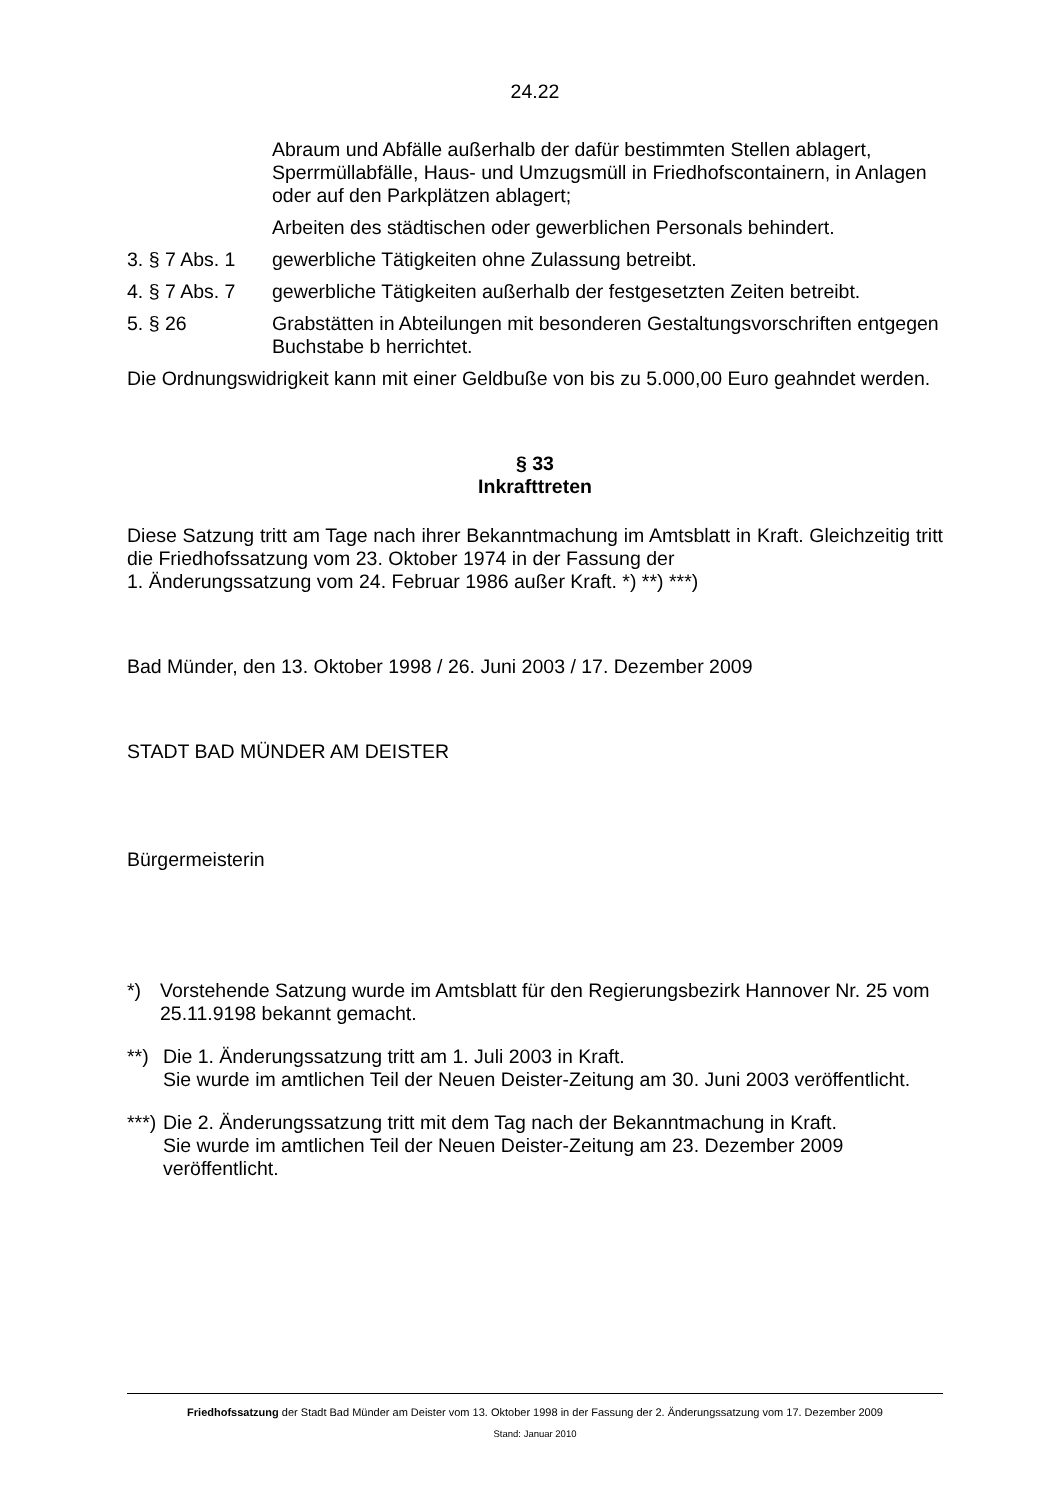24.22
Abraum und Abfälle außerhalb der dafür bestimmten Stellen ablagert, Sperrmüllabfälle, Haus- und Umzugsmüll in Friedhofscontainern, in Anlagen oder auf den Parkplätzen ablagert;
Arbeiten des städtischen oder gewerblichen Personals behindert.
3. § 7 Abs. 1 gewerbliche Tätigkeiten ohne Zulassung betreibt.
4. § 7 Abs. 7 gewerbliche Tätigkeiten außerhalb der festgesetzten Zeiten betreibt.
5. § 26 Grabstätten in Abteilungen mit besonderen Gestaltungsvorschriften entgegen Buchstabe b herrichtet.
Die Ordnungswidrigkeit kann mit einer Geldbuße von bis zu 5.000,00 Euro geahndet werden.
§ 33
Inkrafttreten
Diese Satzung tritt am Tage nach ihrer Bekanntmachung im Amtsblatt in Kraft. Gleichzeitig tritt die Friedhofssatzung vom 23. Oktober 1974 in der Fassung der
1. Änderungssatzung vom 24. Februar 1986 außer Kraft. *) **) ***)
Bad Münder, den 13. Oktober 1998 / 26. Juni 2003 / 17. Dezember 2009
STADT BAD MÜNDER AM DEISTER
Bürgermeisterin
*) Vorstehende Satzung wurde im Amtsblatt für den Regierungsbezirk Hannover Nr. 25 vom 25.11.9198 bekannt gemacht.
**) Die 1. Änderungssatzung tritt am 1. Juli 2003 in Kraft.
Sie wurde im amtlichen Teil der Neuen Deister-Zeitung am 30. Juni 2003 veröffentlicht.
***) Die 2. Änderungssatzung tritt mit dem Tag nach der Bekanntmachung in Kraft.
Sie wurde im amtlichen Teil der Neuen Deister-Zeitung am 23. Dezember 2009 veröffentlicht.
Friedhofssatzung der Stadt Bad Münder am Deister vom 13. Oktober 1998 in der Fassung der 2. Änderungssatzung vom 17. Dezember 2009
Stand: Januar 2010